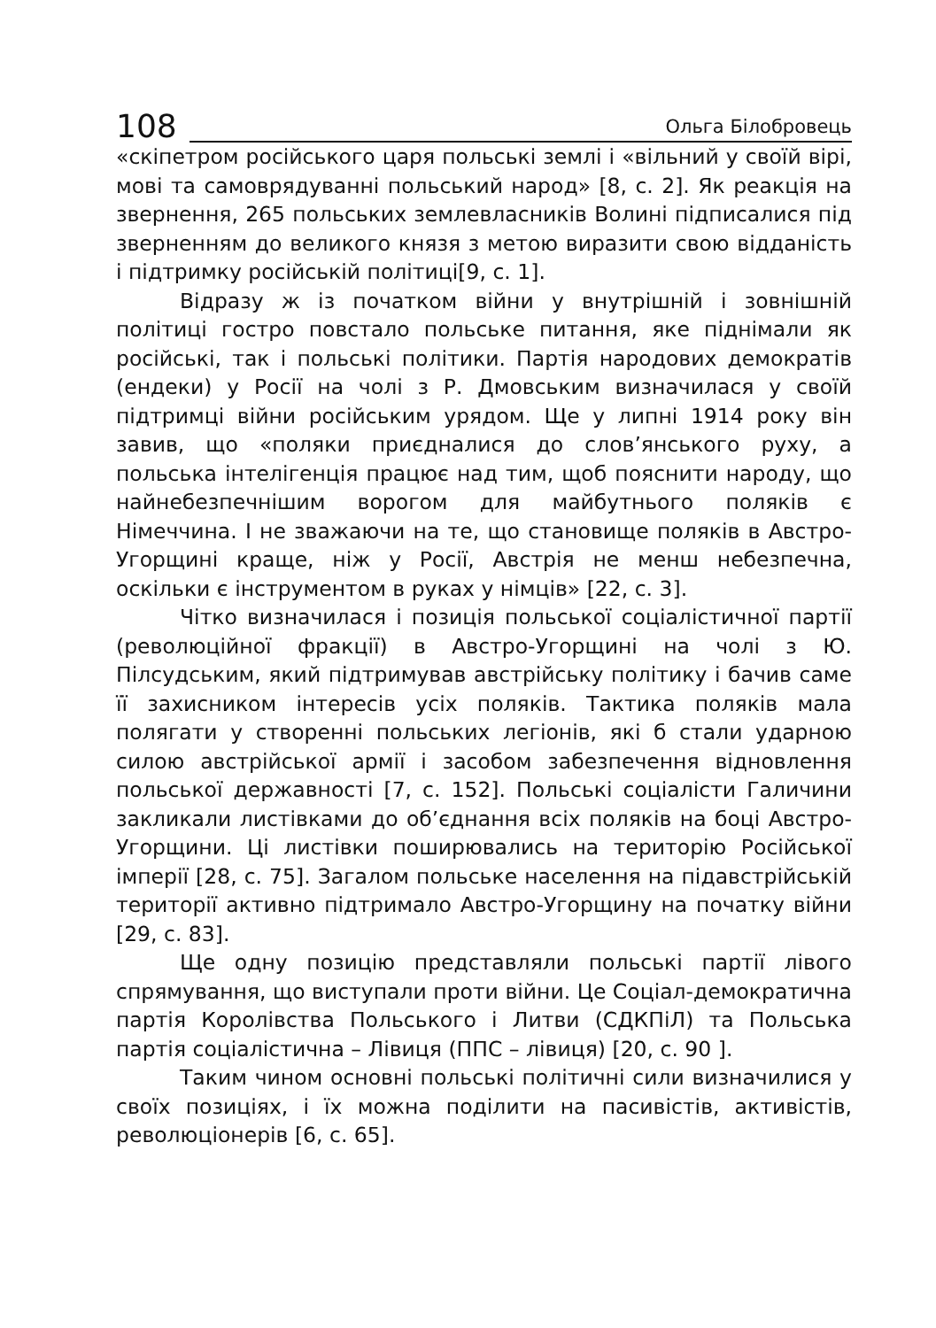108 Ольга Білобровець
«скіпетром російського царя польські землі і «вільний у своїй вірі, мові та самоврядуванні польський народ» [8, с. 2]. Як реакція на звернення, 265 польських землевласників Волині підписалися під зверненням до великого князя з метою виразити свою відданість і підтримку російській політиці[9, с. 1].
Відразу ж із початком війни у внутрішній і зовнішній політиці гостро повстало польське питання, яке піднімали як російські, так і польські політики. Партія народових демократів (ендеки) у Росії на чолі з Р. Дмовським визначилася у своїй підтримці війни російським урядом. Ще у липні 1914 року він завив, що «поляки приєдналися до слов’янського руху, а польська інтелігенція працює над тим, щоб пояснити народу, що найнебезпечнішим ворогом для майбутнього поляків є Німеччина. І не зважаючи на те, що становище поляків в Австро-Угорщині краще, ніж у Росії, Австрія не менш небезпечна, оскільки є інструментом в руках у німців» [22, с. 3].
Чітко визначилася і позиція польської соціалістичної партії (революційної фракції) в Австро-Угорщині на чолі з Ю. Пілсудським, який підтримував австрійську політику і бачив саме її захисником інтересів усіх поляків. Тактика поляків мала полягати у створенні польських легіонів, які б стали ударною силою австрійської армії і засобом забезпечення відновлення польської державності [7, с. 152]. Польські соціалісти Галичини закликали листівками до об’єднання всіх поляків на боці Австро-Угорщини. Ці листівки поширювались на територію Російської імперії [28, с. 75]. Загалом польське населення на підавстрійській території активно підтримало Австро-Угорщину на початку війни [29, с. 83].
Ще одну позицію представляли польські партії лівого спрямування, що виступали проти війни. Це Соціал-демократична партія Королівства Польського і Литви (СДКПіЛ) та Польська партія соціалістична – Лівиця (ППС – лівиця) [20, с. 90 ].
Таким чином основні польські політичні сили визначилися у своїх позиціях, і їх можна поділити на пасивістів, активістів, революціонерів [6, с. 65].